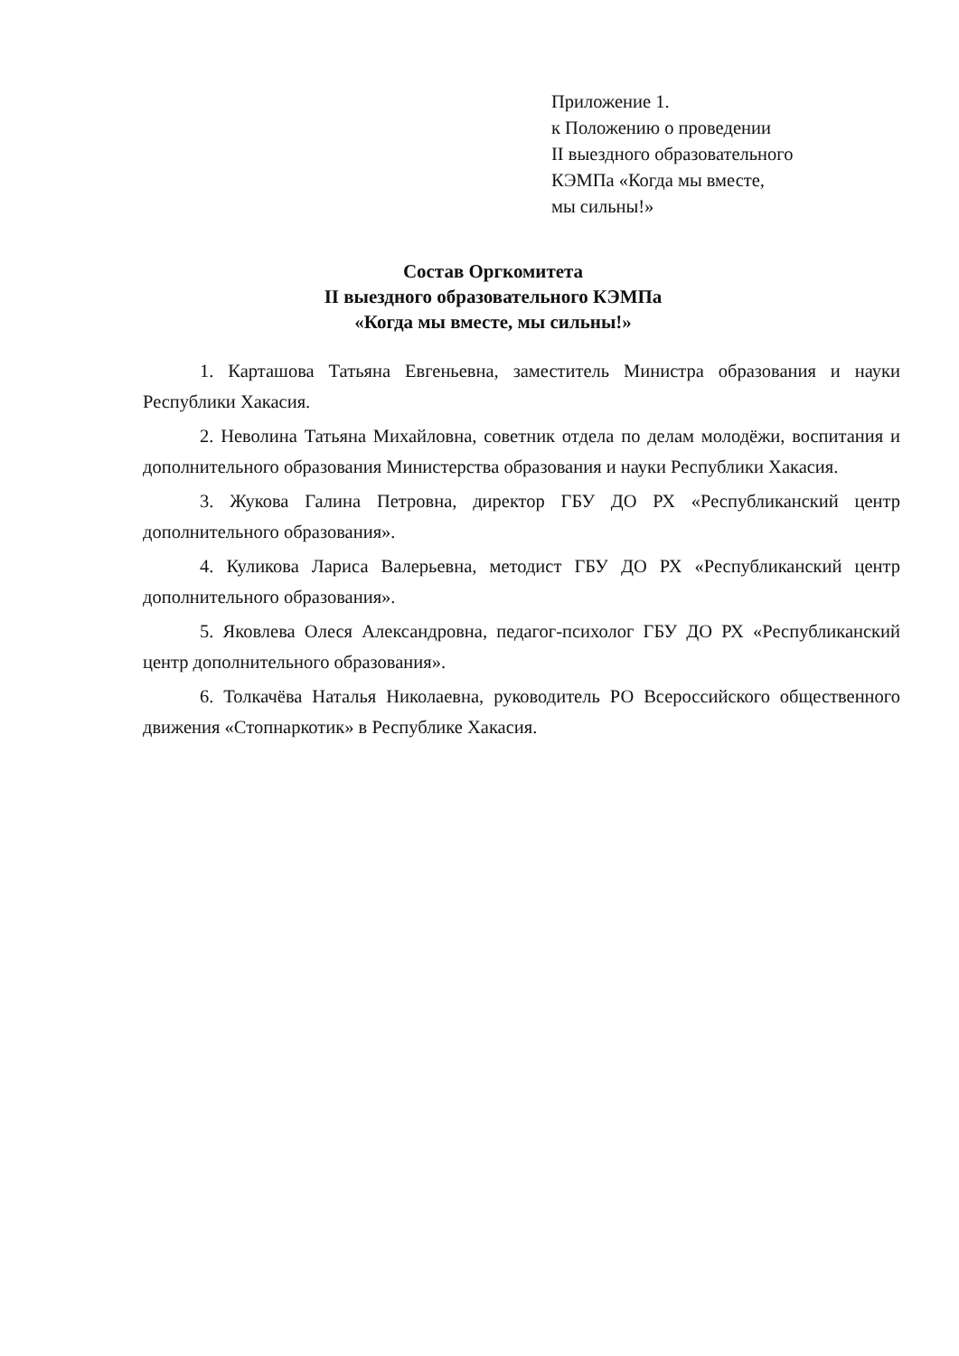Приложение 1.
к Положению о проведении
II выездного образовательного
КЭМПа «Когда мы вместе,
мы сильны!»
Состав Оргкомитета
II выездного образовательного КЭМПа
«Когда мы вместе, мы сильны!»
1. Карташова Татьяна Евгеньевна, заместитель Министра образования и науки Республики Хакасия.
2. Неволина Татьяна Михайловна, советник отдела по делам молодёжи, воспитания и дополнительного образования Министерства образования и науки Республики Хакасия.
3. Жукова Галина Петровна, директор ГБУ ДО РХ «Республиканский центр дополнительного образования».
4. Куликова Лариса Валерьевна, методист ГБУ ДО РХ «Республиканский центр дополнительного образования».
5. Яковлева Олеся Александровна, педагог-психолог ГБУ ДО РХ «Республиканский центр дополнительного образования».
6. Толкачёва Наталья Николаевна, руководитель РО Всероссийского общественного движения «Стопнаркотик» в Республике Хакасия.